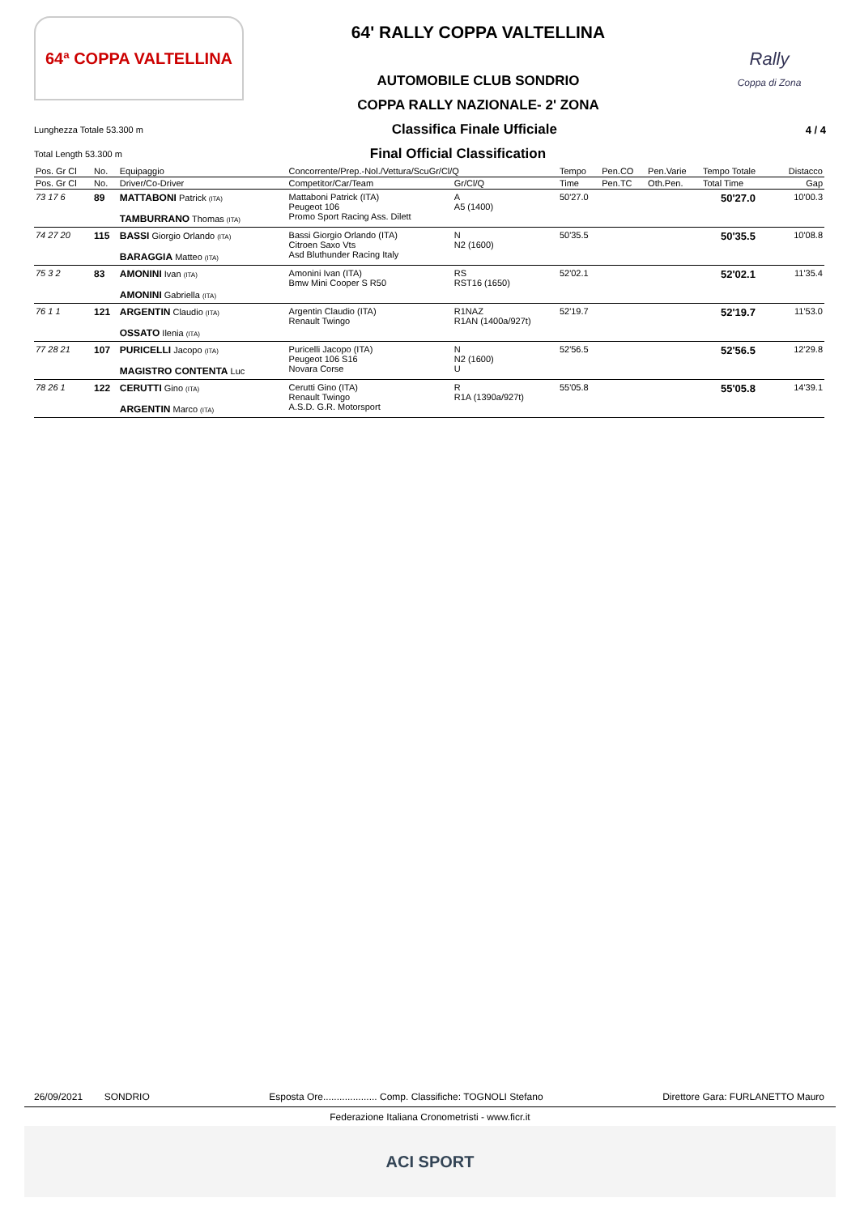64ª COPPA VALTELLINA
64' RALLY COPPA VALTELLINA
AUTOMOBILE CLUB SONDRIO
COPPA RALLY NAZIONALE- 2' ZONA
Rally
Coppa di Zona
Lunghezza Totale 53.300 m Classifica Finale Ufficiale 4 / 4
Total Length 53.300 m Final Official Classification
| Pos. Gr Cl | No. | Equipaggio | Concorrente/Prep.-Nol./Vettura/ScuGr/Cl/Q | | Tempo | Pen.CO | Pen.Varie | Tempo Totale | Distacco |
| --- | --- | --- | --- | --- | --- | --- | --- | --- | --- |
| Pos. Gr Cl | No. | Driver/Co-Driver | Competitor/Car/Team | Gr/Cl/Q | Time | Pen.TC | Oth.Pen. | Total Time | Gap |
| 73 17 6 | 89 | MATTABONI Patrick (ITA) TAMBURRANO Thomas (ITA) | Mattaboni Patrick (ITA) Peugeot 106 Promo Sport Racing Ass. Dilett | A A5 (1400) | 50'27.0 | | | 50'27.0 | 10'00.3 |
| 74 27 20 | 115 | BASSI Giorgio Orlando (ITA) BARAGGIA Matteo (ITA) | Bassi Giorgio Orlando (ITA) Citroen Saxo Vts Asd Bluthunder Racing Italy | N N2 (1600) | 50'35.5 | | | 50'35.5 | 10'08.8 |
| 75 3 2 | 83 | AMONINI Ivan (ITA) AMONINI Gabriella (ITA) | Amonini Ivan (ITA) Bmw Mini Cooper S R50 | RS RST16 (1650) | 52'02.1 | | | 52'02.1 | 11'35.4 |
| 76 1 1 | 121 | ARGENTIN Claudio (ITA) OSSATO Ilenia (ITA) | Argentin Claudio (ITA) Renault Twingo | R1NAZ R1AN (1400a/927t) | 52'19.7 | | | 52'19.7 | 11'53.0 |
| 77 28 21 | 107 | PURICELLI Jacopo (ITA) MAGISTRO CONTENTA Luc | Puricelli Jacopo (ITA) Peugeot 106 S16 Novara Corse | N N2 (1600) U | 52'56.5 | | | 52'56.5 | 12'29.8 |
| 78 26 1 | 122 | CERUTTI Gino (ITA) ARGENTIN Marco (ITA) | Cerutti Gino (ITA) Renault Twingo A.S.D. G.R. Motorsport | R R1A (1390a/927t) | 55'05.8 | | | 55'05.8 | 14'39.1 |
26/09/2021 SONDRIO Esposta Ore.................... Comp. Classifiche: TOGNOLI Stefano Direttore Gara: FURLANETTO Mauro
Federazione Italiana Cronometristi - www.ficr.it
ACI SPORT